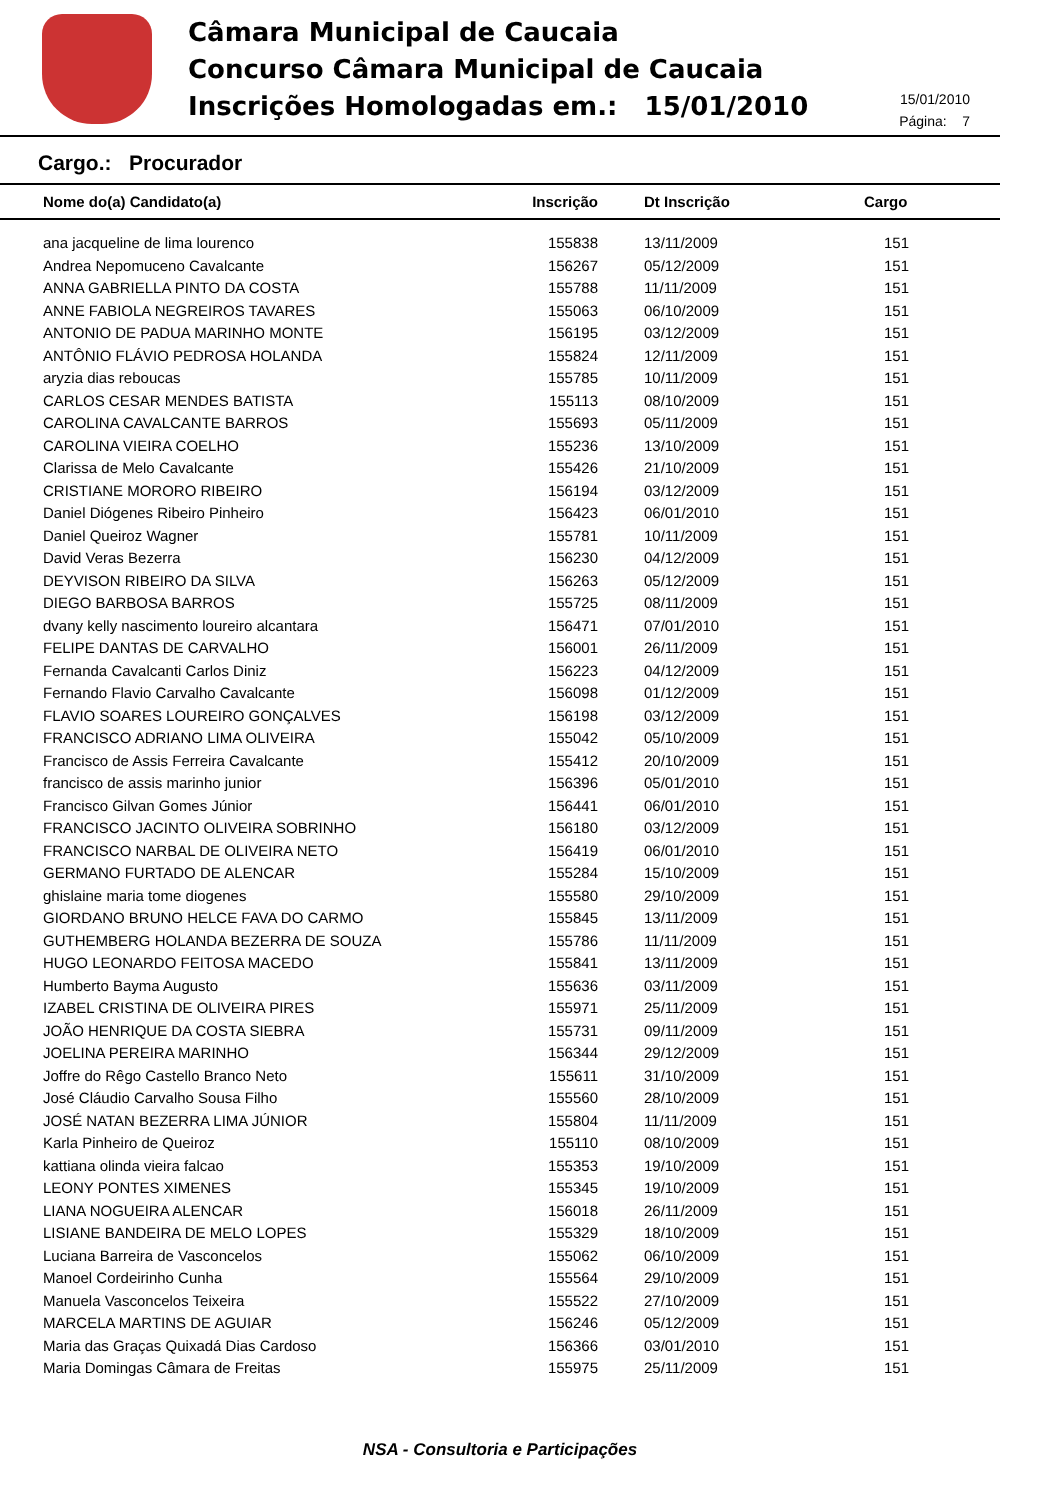Câmara Municipal de Caucaia
Concurso Câmara Municipal de Caucaia
Inscrições Homologadas em.: 15/01/2010
15/01/2010
Página: 7
Cargo.: Procurador
| Nome do(a) Candidato(a) | Inscrição | Dt Inscrição | Cargo |
| --- | --- | --- | --- |
| ana jacqueline de lima lourenco | 155838 | 13/11/2009 | 151 |
| Andrea Nepomuceno Cavalcante | 156267 | 05/12/2009 | 151 |
| ANNA GABRIELLA PINTO DA COSTA | 155788 | 11/11/2009 | 151 |
| ANNE FABIOLA NEGREIROS TAVARES | 155063 | 06/10/2009 | 151 |
| ANTONIO DE PADUA MARINHO MONTE | 156195 | 03/12/2009 | 151 |
| ANTÔNIO FLÁVIO PEDROSA HOLANDA | 155824 | 12/11/2009 | 151 |
| aryzia dias reboucas | 155785 | 10/11/2009 | 151 |
| CARLOS CESAR MENDES BATISTA | 155113 | 08/10/2009 | 151 |
| CAROLINA CAVALCANTE BARROS | 155693 | 05/11/2009 | 151 |
| CAROLINA VIEIRA COELHO | 155236 | 13/10/2009 | 151 |
| Clarissa de Melo Cavalcante | 155426 | 21/10/2009 | 151 |
| CRISTIANE MORORO RIBEIRO | 156194 | 03/12/2009 | 151 |
| Daniel Diógenes Ribeiro Pinheiro | 156423 | 06/01/2010 | 151 |
| Daniel Queiroz Wagner | 155781 | 10/11/2009 | 151 |
| David Veras Bezerra | 156230 | 04/12/2009 | 151 |
| DEYVISON RIBEIRO DA SILVA | 156263 | 05/12/2009 | 151 |
| DIEGO BARBOSA BARROS | 155725 | 08/11/2009 | 151 |
| dvany kelly nascimento loureiro alcantara | 156471 | 07/01/2010 | 151 |
| FELIPE DANTAS DE CARVALHO | 156001 | 26/11/2009 | 151 |
| Fernanda Cavalcanti Carlos Diniz | 156223 | 04/12/2009 | 151 |
| Fernando Flavio Carvalho Cavalcante | 156098 | 01/12/2009 | 151 |
| FLAVIO SOARES LOUREIRO GONÇALVES | 156198 | 03/12/2009 | 151 |
| FRANCISCO ADRIANO LIMA OLIVEIRA | 155042 | 05/10/2009 | 151 |
| Francisco de Assis Ferreira Cavalcante | 155412 | 20/10/2009 | 151 |
| francisco de assis marinho junior | 156396 | 05/01/2010 | 151 |
| Francisco Gilvan Gomes Júnior | 156441 | 06/01/2010 | 151 |
| FRANCISCO JACINTO OLIVEIRA SOBRINHO | 156180 | 03/12/2009 | 151 |
| FRANCISCO NARBAL DE OLIVEIRA NETO | 156419 | 06/01/2010 | 151 |
| GERMANO FURTADO DE ALENCAR | 155284 | 15/10/2009 | 151 |
| ghislaine maria tome diogenes | 155580 | 29/10/2009 | 151 |
| GIORDANO BRUNO HELCE FAVA DO CARMO | 155845 | 13/11/2009 | 151 |
| GUTHEMBERG HOLANDA BEZERRA DE SOUZA | 155786 | 11/11/2009 | 151 |
| HUGO LEONARDO FEITOSA MACEDO | 155841 | 13/11/2009 | 151 |
| Humberto Bayma Augusto | 155636 | 03/11/2009 | 151 |
| IZABEL CRISTINA DE OLIVEIRA PIRES | 155971 | 25/11/2009 | 151 |
| JOÃO HENRIQUE DA COSTA SIEBRA | 155731 | 09/11/2009 | 151 |
| JOELINA PEREIRA MARINHO | 156344 | 29/12/2009 | 151 |
| Joffre do Rêgo Castello Branco Neto | 155611 | 31/10/2009 | 151 |
| José Cláudio Carvalho Sousa Filho | 155560 | 28/10/2009 | 151 |
| JOSÉ NATAN BEZERRA LIMA JÚNIOR | 155804 | 11/11/2009 | 151 |
| Karla Pinheiro de Queiroz | 155110 | 08/10/2009 | 151 |
| kattiana olinda vieira falcao | 155353 | 19/10/2009 | 151 |
| LEONY PONTES XIMENES | 155345 | 19/10/2009 | 151 |
| LIANA NOGUEIRA ALENCAR | 156018 | 26/11/2009 | 151 |
| LISIANE BANDEIRA DE MELO LOPES | 155329 | 18/10/2009 | 151 |
| Luciana Barreira de Vasconcelos | 155062 | 06/10/2009 | 151 |
| Manoel Cordeirinho Cunha | 155564 | 29/10/2009 | 151 |
| Manuela Vasconcelos Teixeira | 155522 | 27/10/2009 | 151 |
| MARCELA MARTINS DE AGUIAR | 156246 | 05/12/2009 | 151 |
| Maria das Graças Quixadá Dias Cardoso | 156366 | 03/01/2010 | 151 |
| Maria Domingas Câmara de Freitas | 155975 | 25/11/2009 | 151 |
NSA - Consultoria e Participações